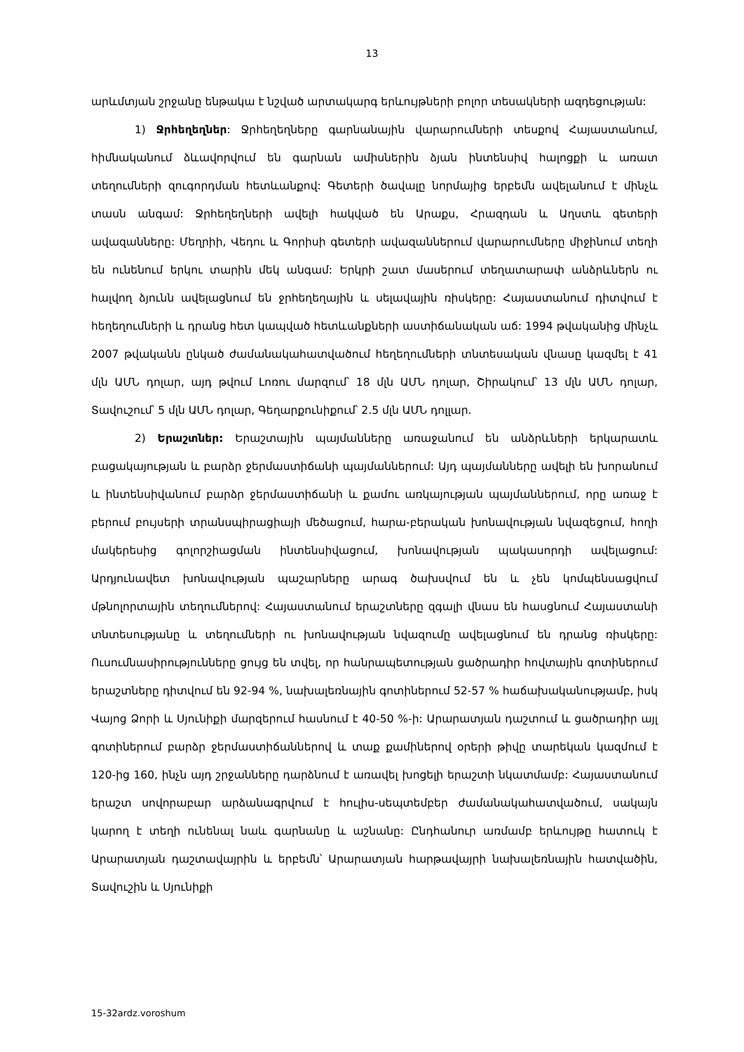13
արևմտյան շրջանը ենթակա է նշված արտակարգ երևույթների բոլոր տեսակների ազդեցության:
1) Ջրհեղեղներ: Ջրհեղեղները գարնանային վարարումների տեսքով Հայաստանում, հիմնականում ձևավորվում են գարնան ամիսներին ձյան ինտենսիվ հալոցքի և առատ տեղումների զուգորդման հետևանքով: Գետերի ծավալը նորմայից երբեմն ավելանում է մինչև տասն անգամ: Ջրհեղեղների ավելի հակված են Արաքս, Հրազդան և Աղստև գետերի ավազանները: Մեղրիի, Վեդու և Գորիսի գետերի ավազաններում վարարումները միջինում տեղի են ունենում երկու տարին մեկ անգամ: Երկրի շատ մասերում տեղատարափ անձրևներն ու հալվող ձյունն ավելացնում են ջրհեղեղային և սելավային ռիսկերը: Հայաստանում դիտվում է հեղեղումների և դրանց հետ կապված հետևանքների աստիճանական աճ: 1994 թվականից մինչև 2007 թվականն ընկած ժամանակահատվածում հեղեղումների տնտեսական վնասը կազմել է 41 մլն ԱՄՆ դոլար, այդ թվում Լոռու մարզում՝ 18 մլն ԱՄՆ դոլար, Շիրակում՝ 13 մլն ԱՄՆ դոլար, Տավուշում՝ 5 մլն ԱՄՆ դոլար, Գեղարքունիքում՝ 2.5 մլն ԱՄՆ դոլլար.
2) Երաշտներ: Երաշտային պայմանները առաջանում են անձրևների երկարատև բացակայության և բարձր ջերմաստիճանի պայմաններում: Այդ պայմանները ավելի են խորանում և ինտենսիվանում բարձր ջերմաստիճանի և քամու առկայության պայմաններում, որը առաջ է բերում բույսերի տրանսպիրացիայի մեծացում, հարա-բերական խոնավության նվազեցում, հողի մակերեսից գոլորշիացման ինտենսիվացում, խոնավության պակասորդի ավելացում: Արդյունավետ խոնավության պաշարները արագ ծախսվում են և չեն կոմպենսացվում մթնոլորտային տեղումներով: Հայաստանում երաշտները զգալի վնաս են հասցնում Հայաստանի տնտեսությանը և տեղումների ու խոնավության նվազումը ավելացնում են դրանց ռիսկերը: Ուսումնասիրությունները ցույց են տվել, որ հանրապետության ցածրադիր հովտային գոտիներում երաշտները դիտվում են 92-94 %, նախալեռնային գոտիներում 52-57 % հաճախականությամբ, իսկ Վայոց Ձորի և Սյունիքի մարզերում հասնում է 40-50 %-ի: Արարատյան դաշտում և ցածրադիր այլ գոտիներում բարձր ջերմաստիճաններով և տաք քամիներով օրերի թիվը տարեկան կազմում է 120-ից 160, ինչն այդ շրջանները դարձնում է առավել խոցելի երաշտի նկատմամբ: Հայաստանում երաշտ սովորաբար արձանագրվում է հուլիս-սեպտեմբեր ժամանակահատվածում, սակայն կարող է տեղի ունենալ նաև գարնանը և աշնանը: Ընդհանուր առմամբ երևույթը հատուկ է Արարատյան դաշտավայրին և երբեմն՝ Արարատյան հարթավայրի նախալեռնային հատվածին, Տավուշին և Սյունիքի
15-32ardz.voroshum